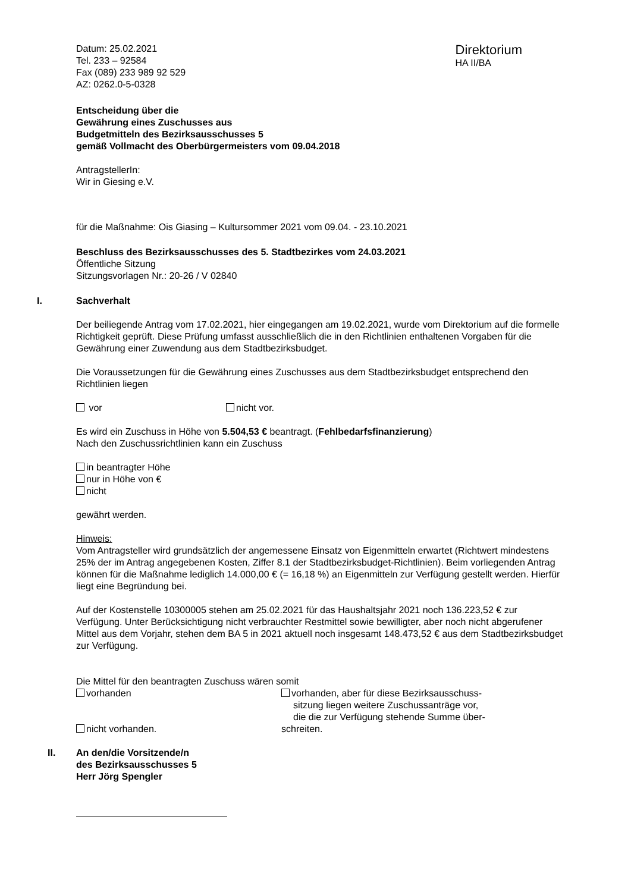Datum: 25.02.2021
Tel. 233 – 92584
Fax (089) 233 989 92 529
AZ: 0262.0-5-0328
Direktorium
HA II/BA
Entscheidung über die
Gewährung eines Zuschusses aus
Budgetmitteln des Bezirksausschusses 5
gemäß Vollmacht des Oberbürgermeisters vom 09.04.2018
AntragstellerIn:
Wir in Giesing e.V.
für die Maßnahme: Ois Giasing – Kultursommer 2021 vom 09.04. - 23.10.2021
Beschluss des Bezirksausschusses des 5. Stadtbezirkes vom 24.03.2021
Öffentliche Sitzung
Sitzungsvorlagen Nr.: 20-26 / V 02840
I. Sachverhalt
Der beiliegende Antrag vom 17.02.2021, hier eingegangen am 19.02.2021, wurde vom Direktorium auf die formelle Richtigkeit geprüft. Diese Prüfung umfasst ausschließlich die in den Richtlinien enthaltenen Vorgaben für die Gewährung einer Zuwendung aus dem Stadtbezirksbudget.
Die Voraussetzungen für die Gewährung eines Zuschusses aus dem Stadtbezirksbudget entsprechend den Richtlinien liegen
vor nicht vor.
Es wird ein Zuschuss in Höhe von 5.504,53 € beantragt. (Fehlbedarfsfinanzierung)
Nach den Zuschussrichtlinien kann ein Zuschuss
in beantragter Höhe
nur in Höhe von €
nicht
gewährt werden.
Hinweis:
Vom Antragsteller wird grundsätzlich der angemessene Einsatz von Eigenmitteln erwartet (Richtwert mindestens 25% der im Antrag angegebenen Kosten, Ziffer 8.1 der Stadtbezirksbudget-Richtlinien). Beim vorliegenden Antrag können für die Maßnahme lediglich 14.000,00 € (= 16,18 %) an Eigenmitteln zur Verfügung gestellt werden. Hierfür liegt eine Begründung bei.
Auf der Kostenstelle 10300005 stehen am 25.02.2021 für das Haushaltsjahr 2021 noch 136.223,52 € zur Verfügung. Unter Berücksichtigung nicht verbrauchter Restmittel sowie bewilligter, aber noch nicht abgerufener Mittel aus dem Vorjahr, stehen dem BA 5 in 2021 aktuell noch insgesamt 148.473,52 € aus dem Stadtbezirksbudget zur Verfügung.
Die Mittel für den beantragten Zuschuss wären somit
vorhanden
nicht vorhanden.
vorhanden, aber für diese Bezirksausschuss-
sitzung liegen weitere Zuschussanträge vor,
die die zur Verfügung stehende Summe über-
schreiten.
II. An den/die Vorsitzende/n
des Bezirksausschusses 5
Herr Jörg Spengler